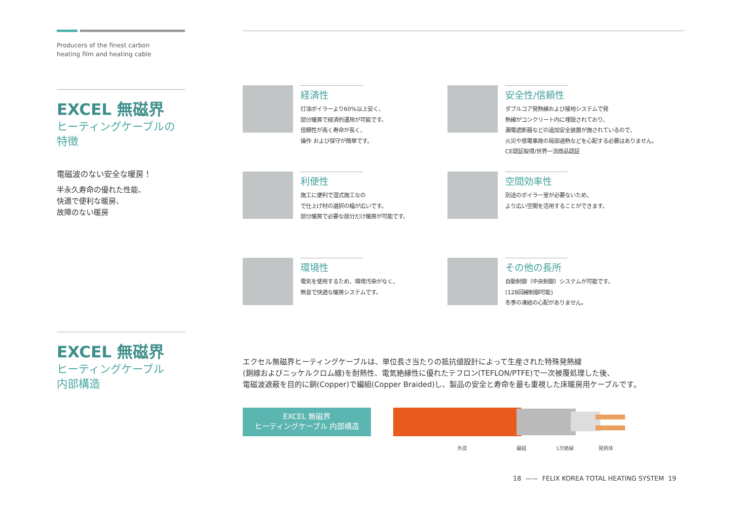Producers of the finest carbon
heating film and heating cable
EXCEL 無磁界
ヒーティングケーブルの
特徴
電磁波のない安全な暖房！
半永久寿命の優れた性能、
快適で便利な暖房、
故障のない暖房
EXCEL 無磁界
ヒーティングケーブル
内部構造
経済性
灯油ボイラーより60%以上安く、
部分暖房で経済的運用が可能です。
信頼性が高く寿命が長く、
操作 および保守が簡単です。
安全性/信頼性
ダブルコア発熱線および接地システムで発
熱線がコンクリート内に埋設されており、
漏電遮断器などの追加安全装置が施されているので、
火災や感電事故の局部過熱などを心配する必要はありません。
CE認証取得/世界一流商品認証
利便性
施工に便利で湿式施工なの
で仕上げ材の選択の幅が広いです。
部分暖房で必要な部分だけ暖房が可能です。
空間効率性
別途のボイラー室が必要ないため、
より広い空間を活用することができます。
環境性
電気を使用するため、環境汚染がなく、
無音で快適な暖房システムです。
その他の長所
自動制御（中央制御）システムが可能です。
(128回線制御可能)
冬季の凍結の心配がありません。
エクセル無磁界ヒーティングケーブルは、単位長さ当たりの抵抗値設計によって生産された特殊発熱線
(銅線およびニッケルクロム線)を耐熱性、電気絶縁性に優れたテフロン(TEFLON/PTFE)で一次被覆処理した後、
電磁波遮蔽を目的に銅(Copper)で編組(Copper Braided)し、製品の安全と寿命を最も重視した床暖房用ケーブルです。
EXCEL 無磁界
ヒーティングケーブル 内部構造
外皮 編組 1次絶縁 発熱体
18 —— FELIX KOREA TOTAL HEATING SYSTEM 19